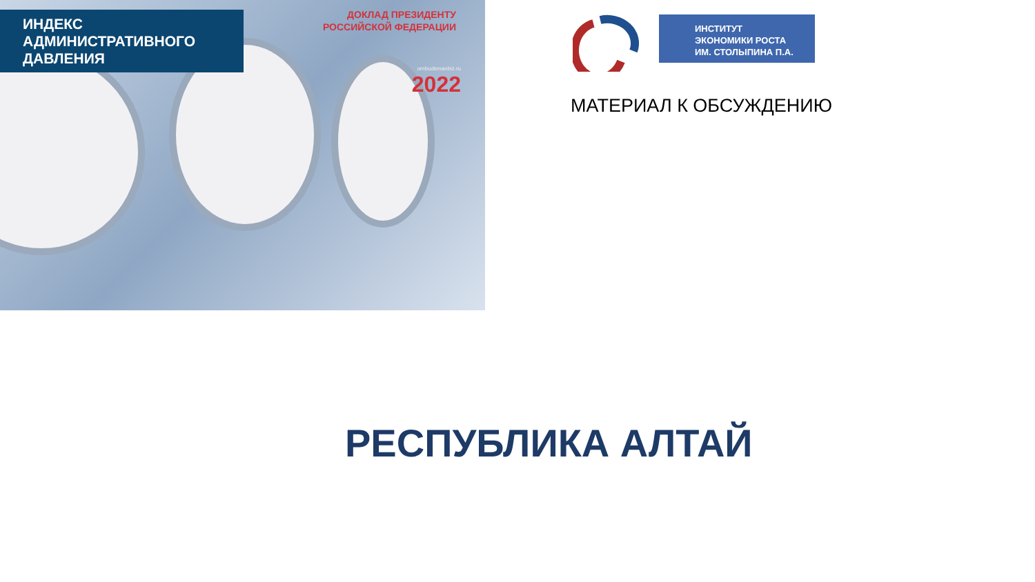ИНДЕКС
АДМИНИСТРАТИВНОГО
ДАВЛЕНИЯ
ДОКЛАД ПРЕЗИДЕНТУ
РОССИЙСКОЙ ФЕДЕРАЦИИ
ombudsmanbiz.ru
2022
ИНСТИТУТ
ЭКОНОМИКИ РОСТА
ИМ. СТОЛЫПИНА П.А.
МАТЕРИАЛ К ОБСУЖДЕНИЮ
РЕСПУБЛИКА АЛТАЙ